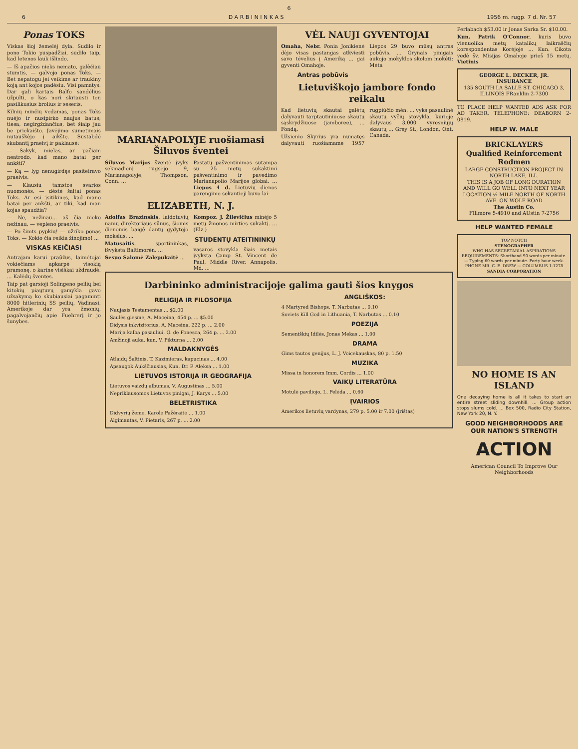6
6 D A R B I N I N K A S 1956 m. rugp. 7 d. Nr. 57
Ponas TOKS
Viskas šioj žemelėj dyla. Sudilo ir pono Tokio puspadžiai, sudilo taip, kad letenos lauk išlindo.
— Iš apačios nieks nemato, galėčiau stumtis, — galvojo ponas Toks. — Bet nepatogu jei veikime ar traukiny koją ant kojos padėsiu. Visi pamatys. Dar gali kartais Balfo sandėlius užpulti, o kas nori skriausti ten pasilikusius brolius ir seseris.
Kilnių minčių vedamas, ponas Toks nuėjo ir nusipirko naujus batus; tiesa, negirgždančius, bet šiaip jau be priekaišto. Įavėjimo sumetimais nutauškėjo į aikštę. Sustabdė skubantį praeivį ir paklausė:
— Sakyk, mielas, ar pačiam neatrodo, kad mano batai per ankšti?
— Ką — lyg nenugirdęs pasiteiravo praeivis.
— Klausiu tamstos svarios nuomonės, — dėstė šaltai ponas Toks. Ar esi įsitikinęs, kad mano batai per ankšti, ar tiki, kad man kojas spaudžia?
— Ne, nežinau... aš čia nieko nežinau, — vepleno praeivis.
— Po šimts pypkių! — užriko ponas Toks. — Kokio čia reikia žinojimo! ...
VISKAS KEIČIASI
Antrajam karui praūžus, laimėtojai vokiečiams apkarpė visokią pramonę, o karine visiškai uždraudė. ... Kalėdų šventes.
Taip pat garsioji Solingeno peilių bei kitokių piaųtuvų gamykla gavo užsakymą ko skubiausiai pagaminti 8000 hitlerinių SS peilių. Vadinasi, Amerikoje dar yra žmonių, pagalvojančių apie Fuehrerį ir jo šunybes.
MARIANAPOLYJE ruošiamasi Šiluvos šventei
Šiluvos Marijos šventė įvyks sekmadienį rugsėjo 9, Marianapolyje, Thompson, Conn. ...
Pastatų pašventinimas sutampa su 25 metų sukaktimi pašventinimo ir pavedimo Marianapolio Marijos globai. ... Liepos 4 d. Lietuvių dienos parengime sekantieji buvo lai-
ELIZABETH, N. J.
Adolfas Brazinskis, laidotuvių namų direktoriaus sūnus, šiomis dienomis baigė dantų gydytojo mokslus. ...
Matusaitis, sportininkas, išvyksta Baltimorėn. ...
Sesuo Salomė Zalepukaitė ...
Kompoz. J. Žilevičius minėjo 5 metų žmonos mirties sukaktį. ... (Elz.)
STUDENTŲ ATEITININKŲ
vasaros stovykla šiais metais įvyksta Camp St. Vincent de Paul, Middle River, Annapolis, Md. ...
VĖL NAUJI GYVENTOJAI
Omaha, Nebr. Ponia Jonikienė dėjo visas pastangas atkviesti savo tėvelius į Ameriką ... gai gyventi Omahoje.
Antras pobūvis
Liepos 29 buvo mūsų antras pobūvis. ... Grynais pinigais aukojo mokyklos skolom mokėti: Mėta
Lietuviškojo jambore fondo reikalu
Kad lietuvių skautai galėtų dalyvauti tarptautiniuose skautų sąskrydžiuose (jamboree), ... Fondą.
Užsienio Skyrius yra numatęs dalyvauti ruošiamame 1957 rugpiūčio mėn. ... vyks pasaulinė skautų vyčių stovykla, kurioje dalyvaus 3,000 vyresniųjų skautų ... Grey St., London, Ont. Canada.
Darbininko administracijoje galima gauti šios knygos
RELIGIJA IR FILOSOFIJA
Naujasis Testamentas ... $2.00
Saulės giesmė, A. Maceina, 454 p. ... $5.00
Didysis inkvizitorius, A. Maceina, 222 p. ... 2.00
Marija kalba pasauliui, G. de Fonesca, 264 p. ... 2.00
Amžinoji auka, kun. V. Pikturna ... 2.00
MALDAKNYGĖS
Atlaidų Šaltinis, T. Kazimieras, kapucinas ... 4.00
Apsaugok Aukščiausias, Kun. Dr. P. Aleksa ... 1.00
LIETUVOS ISTORIJA IR GEOGRAFIJA
Lietuvos vaizdų albumas, V. Augustinas ... 5.00
Nepriklausomos Lietuvos pinigai, J. Karys ... 5.00
BELETRISTIKA
Didvyrių žemė, Karolė Pažėraitė ... 1.00
Algimantas, V. Pietaris, 267 p. ... 2.00
ANGLIŠKOS:
4 Martyred Bishops, T. Narbutas ... 0.10
Soviets Kill God in Lithuania, T. Narbutas ... 0.10
POEZIJA
Semeniškių Idilės, Jonas Mekas ... 1.00
DRAMA
Gims tautos genijus, L. J. Voicekauskas, 80 p. 1.50
MUZIKA
Missa in honorem Imm. Cordis ... 1.00
VAIKŲ LITERATŪRA
Motulė paviliojo, L. Pelėda ... 0.60
ĮVAIRIOS
Amerikos lietuvių vardynas, 279 p. 5.00 ir 7.00 (įrištas)
Perlabach $53.00 ir Jonas Sarka Sr. $10.00.
Kun. Patrik O'Connor, kuris buvo vienuolika metų katalikų laikraščių korespondentas Korėjoje ... Kun. Cikota vedė šv. Misijas Omahoje prieš 15 metų. Vietinis
GEORGE L. DECKER, JR.
INSURANCE
135 SOUTH LA SALLE ST. CHICAGO 3, ILLINOIS FRanklin 2-7300
TO PLACE HELP WANTED ADS ASK FOR AD TAKER. TELEPHONE: DEABORN 2-0819.
HELP W. MALE
BRICKLAYERS
Qualified Reinforcement Rodmen
LARGE CONSTRUCTION PROJECT IN NORTH LAKE, ILL.
THIS IS A JOB OF LONG DURATION AND WILL GO WELL INTO NEXT YEAR
LOCATION ½ MILE NORTH OF NORTH AVE. ON WOLF ROAD
The Austin Co.
FIllmore 5-4910 and AUstin 7-2756
HELP WANTED FEMALE
TOP NOTCH
STENOGRAPHER
WHO HAS SECRETARIAL ASPIRATIONS
REQUIREMENTS: Shorthand 90 words per minute. — Typing 60 words per minute. Forty hour week.
PHONE MR. C. E. DREW — COLUMBUS 1-1278
SANDIA CORPORATION
NO HOME IS AN ISLAND
One decaying home is all it takes to start an entire street sliding downhill. ... Group action stops slums cold. ... Box 500, Radio City Station, New York 20, N. Y.
GOOD NEIGHBORHOODS ARE OUR NATION'S STRENGTH
ACTION
American Council To Improve Our Neighborhoods